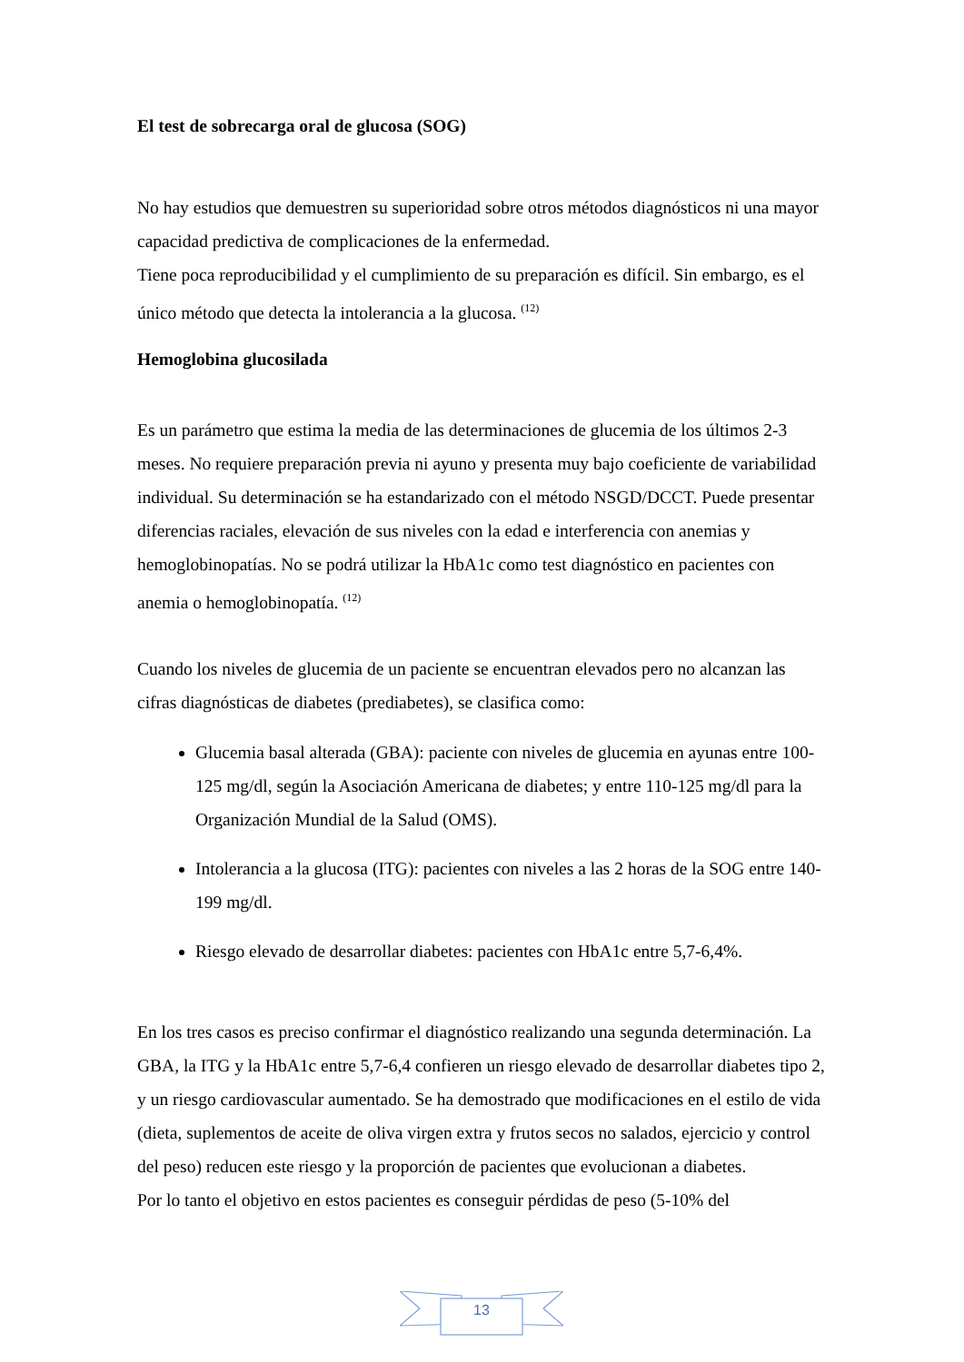El test de sobrecarga oral de glucosa (SOG)
No hay estudios que demuestren su superioridad sobre otros métodos diagnósticos ni una mayor capacidad predictiva de complicaciones de la enfermedad.
Tiene poca reproducibilidad y el cumplimiento de su preparación es difícil. Sin embargo, es el único método que detecta la intolerancia a la glucosa. <sup>(12)</sup>
Hemoglobina glucosilada
Es un parámetro que estima la media de las determinaciones de glucemia de los últimos 2-3 meses. No requiere preparación previa ni ayuno y presenta muy bajo coeficiente de variabilidad individual. Su determinación se ha estandarizado con el método NSGD/DCCT. Puede presentar diferencias raciales, elevación de sus niveles con la edad e interferencia con anemias y hemoglobinopatías. No se podrá utilizar la HbA1c como test diagnóstico en pacientes con anemia o hemoglobinopatía. <sup>(12)</sup>
Cuando los niveles de glucemia de un paciente se encuentran elevados pero no alcanzan las cifras diagnósticas de diabetes (prediabetes), se clasifica como:
Glucemia basal alterada (GBA): paciente con niveles de glucemia en ayunas entre 100-125 mg/dl, según la Asociación Americana de diabetes; y entre 110-125 mg/dl para la Organización Mundial de la Salud (OMS).
Intolerancia a la glucosa (ITG): pacientes con niveles a las 2 horas de la SOG entre 140-199 mg/dl.
Riesgo elevado de desarrollar diabetes: pacientes con HbA1c entre 5,7-6,4%.
En los tres casos es preciso confirmar el diagnóstico realizando una segunda determinación. La GBA, la ITG y la HbA1c entre 5,7-6,4 confieren un riesgo elevado de desarrollar diabetes tipo 2, y un riesgo cardiovascular aumentado. Se ha demostrado que modificaciones en el estilo de vida (dieta, suplementos de aceite de oliva virgen extra y frutos secos no salados, ejercicio y control del peso) reducen este riesgo y la proporción de pacientes que evolucionan a diabetes.
Por lo tanto el objetivo en estos pacientes es conseguir pérdidas de peso (5-10% del
13